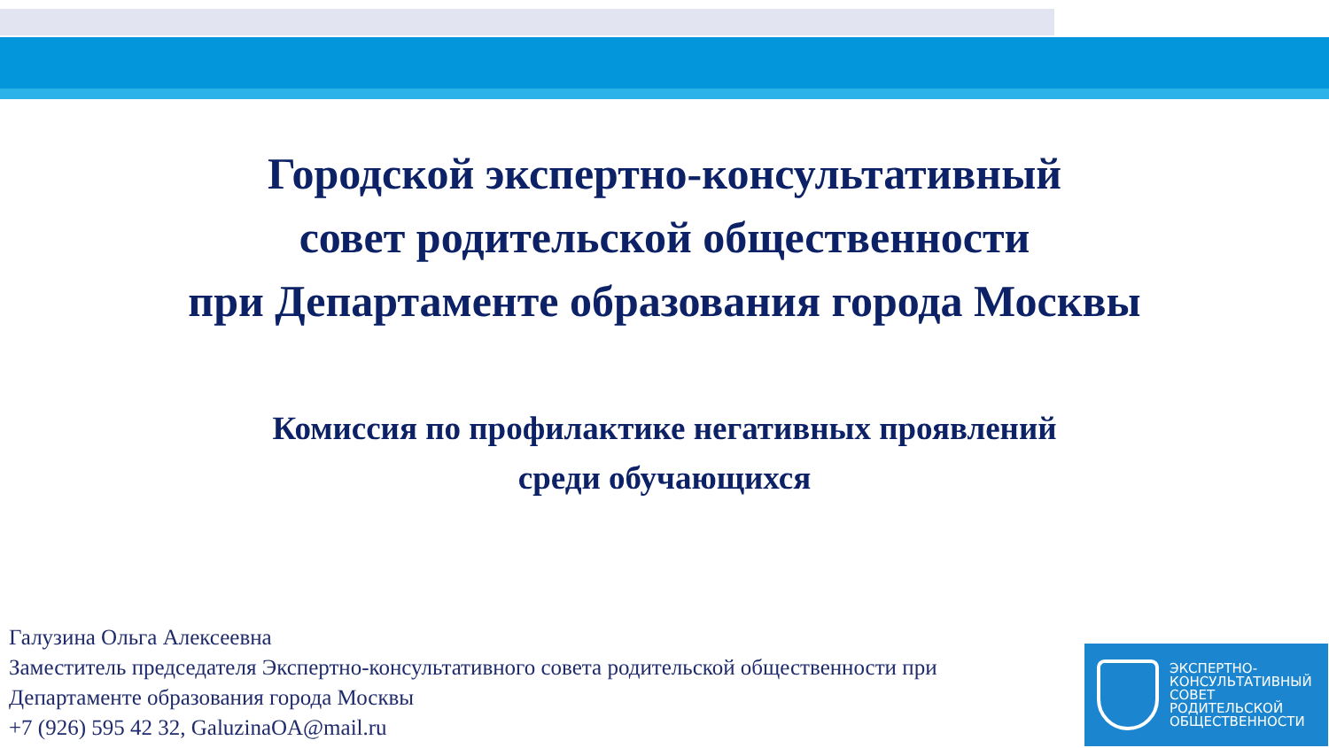Городской экспертно-консультативный
совет родительской общественности
при Департаменте образования города Москвы
Комиссия по профилактике негативных проявлений
среди обучающихся
Галузина Ольга Алексеевна
Заместитель председателя Экспертно-консультативного совета родительской общественности при
Департаменте образования города Москвы
+7 (926) 595 42 32, GaluzinaOA@mail.ru
ЭКСПЕРТНО-
КОНСУЛЬТАТИВНЫЙ
СОВЕТ
РОДИТЕЛЬСКОЙ
ОБЩЕСТВЕННОСТИ